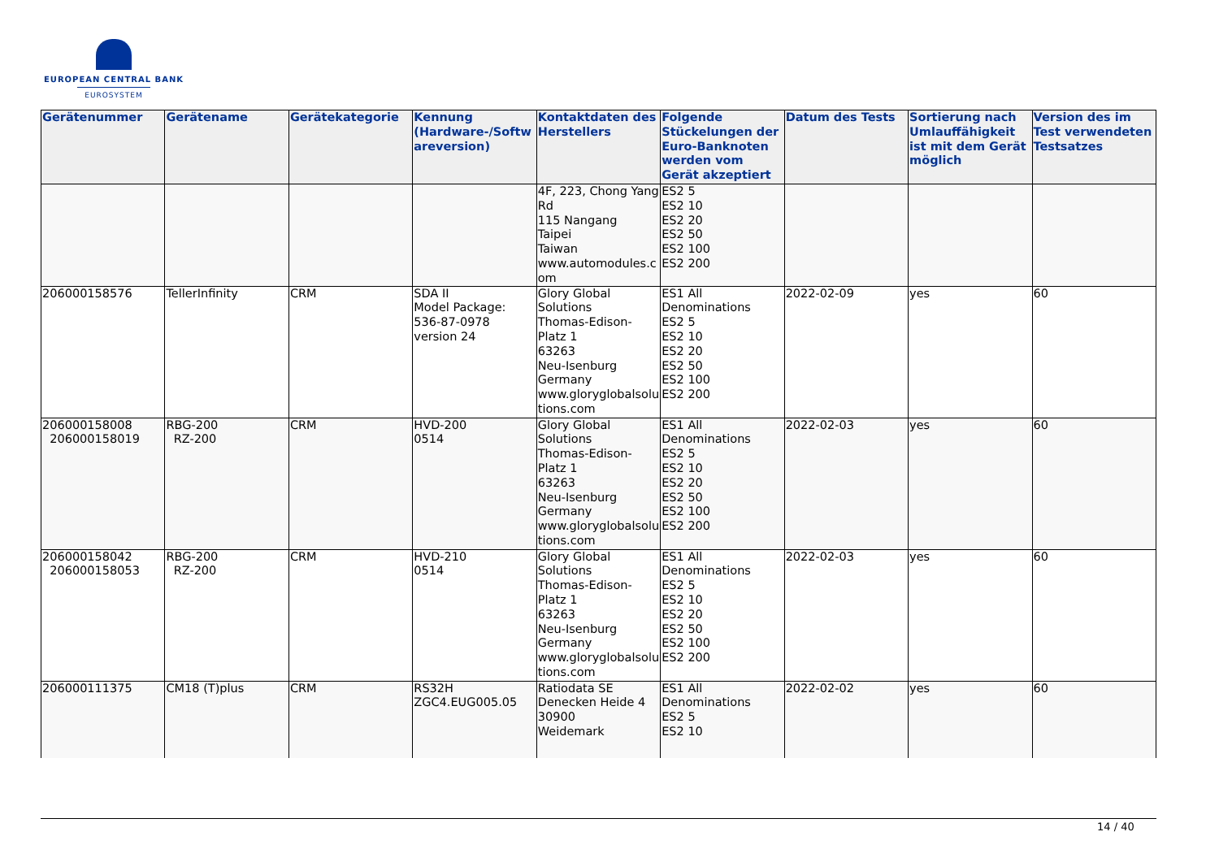EUROPEAN CENTRAL BANK
EUROSYSTEM
| Gerätenummer | Gerätename | Gerätekategorie | Kennung (Hardware-/Softwareversion) | Kontaktdaten des Herstellers | Folgende Stückelungen der Euro-Banknoten werden vom Gerät akzeptiert | Datum des Tests | Sortierung nach Umlauffähigkeit ist mit dem Gerät möglich | Version des im Test verwendeten Testsatzes |
| --- | --- | --- | --- | --- | --- | --- | --- | --- |
| | | | | 4F, 223, Chong Yang Rd 115 Nangang Taipei Taiwan www.automodules.com | ES2 5 ES2 10 ES2 20 ES2 50 ES2 100 ES2 200 | | | |
| 206000158576 | TellerInfinity | CRM | SDA II Model Package: 536-87-0978 version 24 | Glory Global Solutions Thomas-Edison-Platz 1 63263 Neu-Isenburg Germany www.gloryglobalsolutions.com | ES1 All Denominations ES2 5 ES2 10 ES2 20 ES2 50 ES2 100 ES2 200 | 2022-02-09 | yes | 60 |
| 206000158008 206000158019 | RBG-200 RZ-200 | CRM | HVD-200 0514 | Glory Global Solutions Thomas-Edison-Platz 1 63263 Neu-Isenburg Germany www.gloryglobalsolutions.com | ES1 All Denominations ES2 5 ES2 10 ES2 20 ES2 50 ES2 100 ES2 200 | 2022-02-03 | yes | 60 |
| 206000158042 206000158053 | RBG-200 RZ-200 | CRM | HVD-210 0514 | Glory Global Solutions Thomas-Edison-Platz 1 63263 Neu-Isenburg Germany www.gloryglobalsolutions.com | ES1 All Denominations ES2 5 ES2 10 ES2 20 ES2 50 ES2 100 ES2 200 | 2022-02-03 | yes | 60 |
| 206000111375 | CM18 (T)plus | CRM | RS32H ZGC4.EUG005.05 | Ratiodata SE Denecken Heide 4 30900 Weidemark | ES1 All Denominations ES2 5 ES2 10 | 2022-02-02 | yes | 60 |
14 / 40